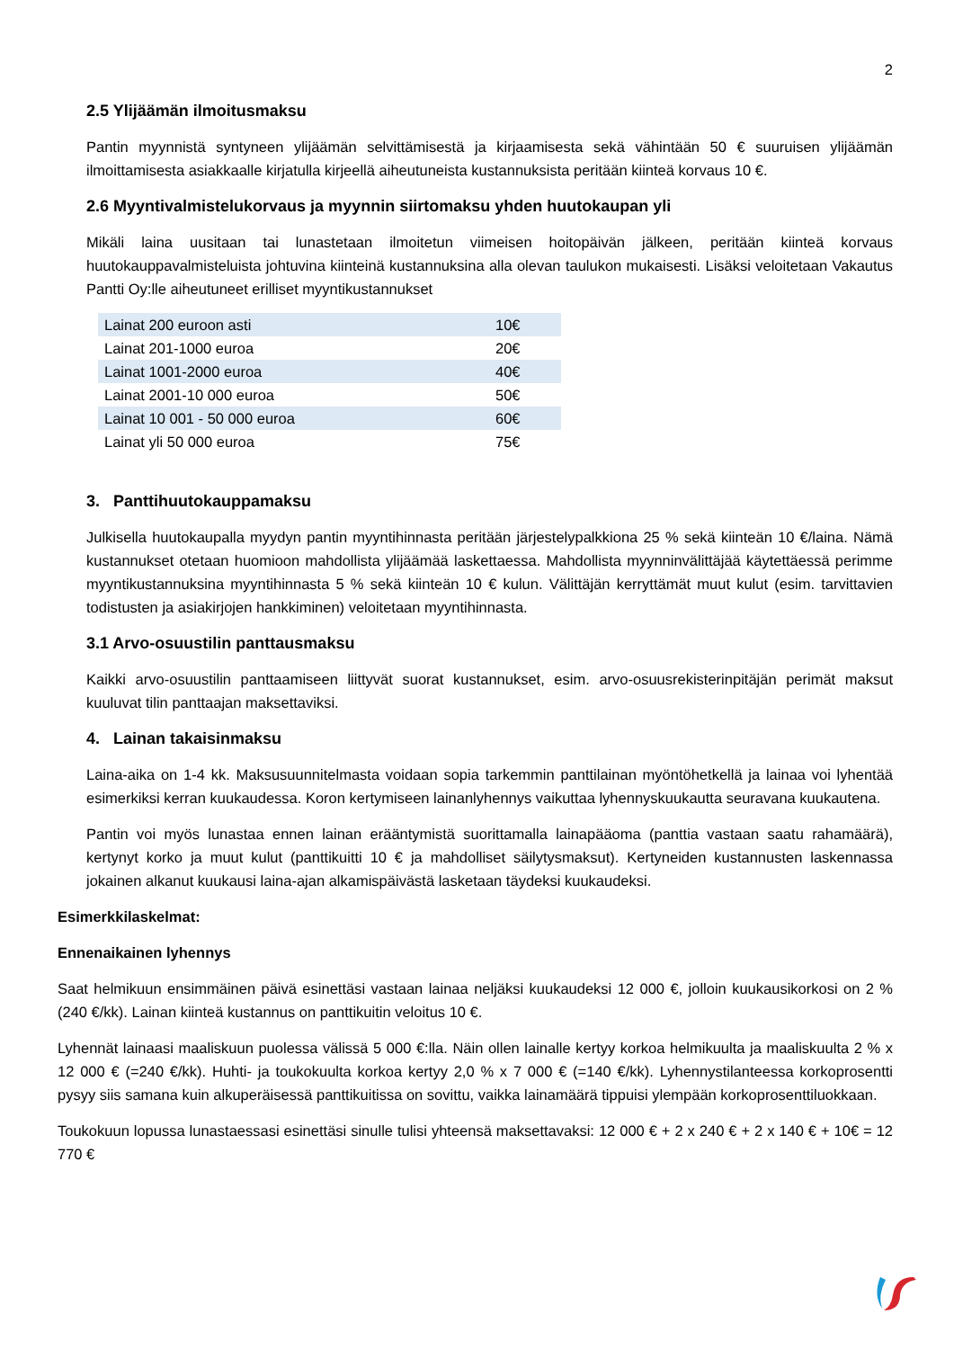2
2.5 Ylijäämän ilmoitusmaksu
Pantin myynnistä syntyneen ylijäämän selvittämisestä ja kirjaamisesta sekä vähintään 50 € suuruisen ylijäämän ilmoittamisesta asiakkaalle kirjatulla kirjeellä aiheutuneista kustannuksista peritään kiinteä korvaus 10 €.
2.6 Myyntivalmistelukorvaus ja myynnin siirtomaksu yhden huutokaupan yli
Mikäli laina uusitaan tai lunastetaan ilmoitetun viimeisen hoitopäivän jälkeen, peritään kiinteä korvaus huutokauppavalmisteluista johtuvina kiinteinä kustannuksina alla olevan taulukon mukaisesti. Lisäksi veloitetaan Vakautus Pantti Oy:lle aiheutuneet erilliset myyntikustannukset
| Lainat 200 euroon asti | 10€ |
| Lainat 201-1000 euroa | 20€ |
| Lainat 1001-2000 euroa | 40€ |
| Lainat 2001-10 000 euroa | 50€ |
| Lainat 10 001 - 50 000 euroa | 60€ |
| Lainat yli 50 000 euroa | 75€ |
3. Panttihuutokauppamaksu
Julkisella huutokaupalla myydyn pantin myyntihinnasta peritään järjestelypalkkiona 25 % sekä kiinteän 10 €/laina. Nämä kustannukset otetaan huomioon mahdollista ylijäämää laskettaessa. Mahdollista myynninvälittäjää käytettäessä perimme myyntikustannuksina myyntihinnasta 5 % sekä kiinteän 10 € kulun. Välittäjän kerryttämät muut kulut (esim. tarvittavien todistusten ja asiakirjojen hankkiminen) veloitetaan myyntihinnasta.
3.1 Arvo-osuustilin panttausmaksu
Kaikki arvo-osuustilin panttaamiseen liittyvät suorat kustannukset, esim. arvo-osuusrekisterinpitäjän perimät maksut kuuluvat tilin panttaajan maksettaviksi.
4. Lainan takaisinmaksu
Laina-aika on 1-4 kk. Maksusuunnitelmasta voidaan sopia tarkemmin panttilainan myöntöhetkellä ja lainaa voi lyhentää esimerkiksi kerran kuukaudessa. Koron kertymiseen lainanlyhennys vaikuttaa lyhennyskuukautta seuravana kuukautena.
Pantin voi myös lunastaa ennen lainan erääntymistä suorittamalla lainapääoma (panttia vastaan saatu rahamäärä), kertynyt korko ja muut kulut (panttikuitti 10 € ja mahdolliset säilytysmaksut). Kertyneiden kustannusten laskennassa jokainen alkanut kuukausi laina-ajan alkamispäivästä lasketaan täydeksi kuukaudeksi.
Esimerkkilaskelmat:
Ennenaikainen lyhennys
Saat helmikuun ensimmäinen päivä esinettäsi vastaan lainaa neljäksi kuukaudeksi 12 000 €, jolloin kuukausikorkosi on 2 % (240 €/kk). Lainan kiinteä kustannus on panttikuitin veloitus 10 €.
Lyhennät lainaasi maaliskuun puolessa välissä 5 000 €:lla. Näin ollen lainalle kertyy korkoa helmikuulta ja maaliskuulta 2 % x 12 000 € (=240 €/kk). Huhti- ja toukokuulta korkoa kertyy 2,0 % x 7 000 € (=140 €/kk). Lyhennystilanteessa korkoprosentti pysyy siis samana kuin alkuperäisessä panttikuitissa on sovittu, vaikka lainamäärä tippuisi ylempään korkoprosenttiluokkaan.
Toukokuun lopussa lunastaessasi esinettäsi sinulle tulisi yhteensä maksettavaksi: 12 000 € + 2 x 240 € + 2 x 140 € + 10€ = 12 770 €